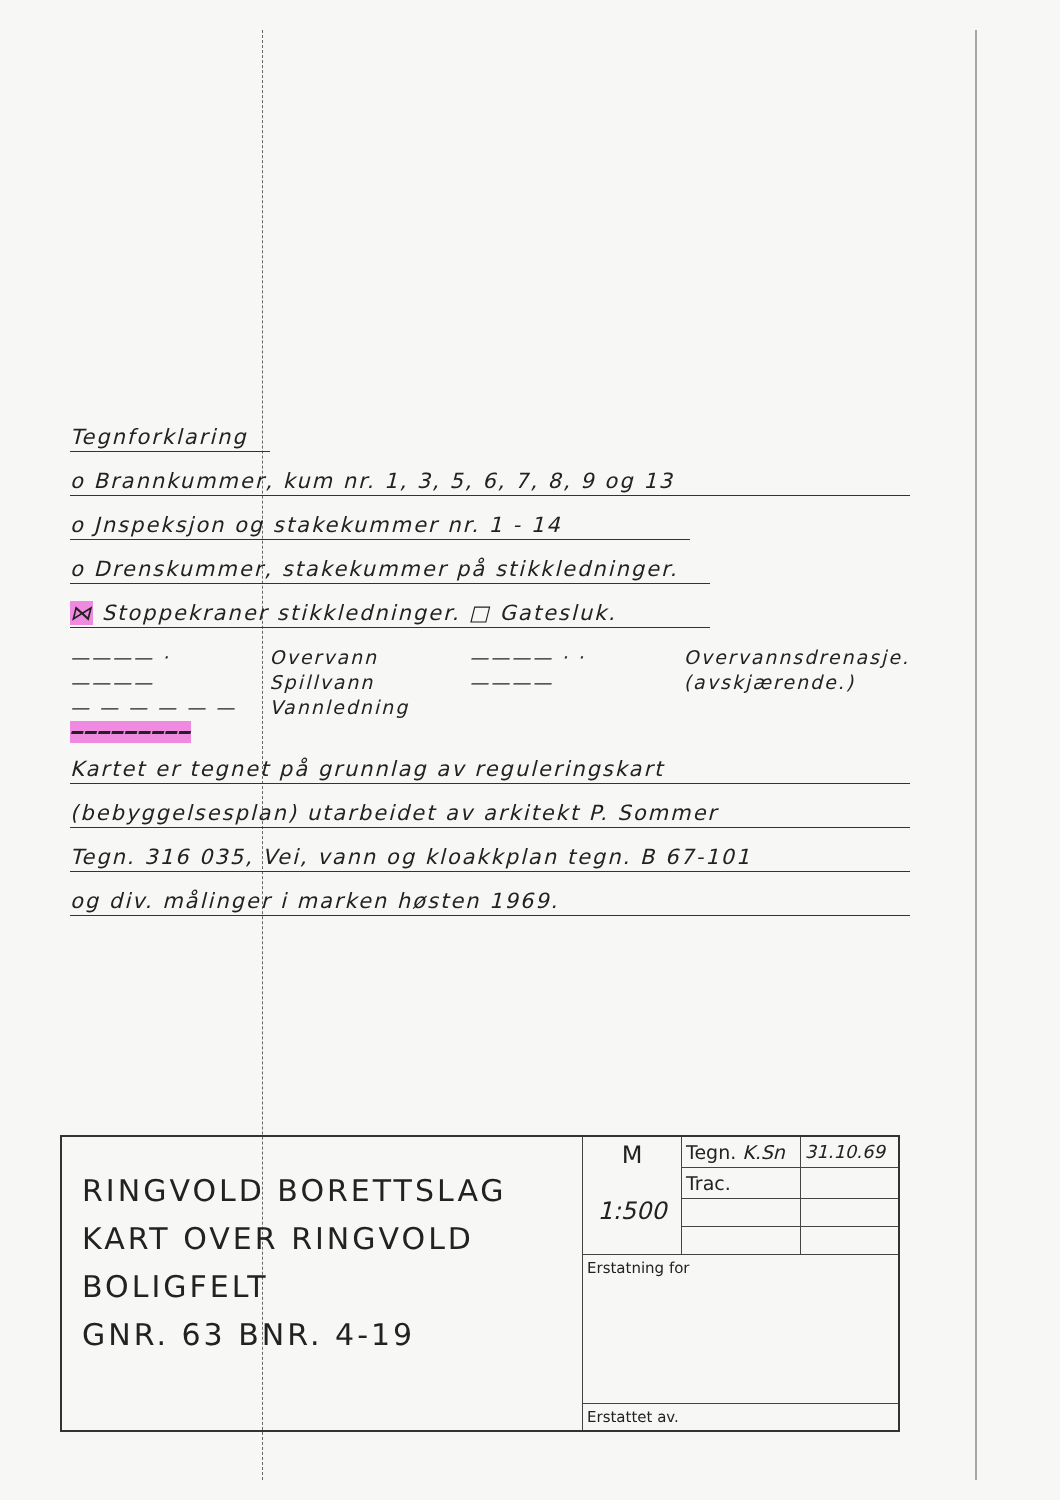Tegnforklaring
o Brannkummer, kum nr. 1, 3, 5, 6, 7, 8, 9 og 13
o Jnspeksjon og stakekummer nr. 1 - 14
o Drenskummer, stakekummer på stikkledninger.
⋈ Stoppekraner stikkledninger. □ Gatesluk.
———— · ————
— — — — — —
━━━━━━━━━
Overvann
Spillvann
Vannledning
———— · · ———— Overvannsdrenasje.
(avskjærende.)
Kartet er tegnet på grunnlag av reguleringskart
(bebyggelsesplan) utarbeidet av arkitekt P. Sommer
Tegn. 316 035, Vei, vann og kloakkplan tegn. B 67-101
og div. målinger i marken høsten 1969.
| RINGVOLD BORETTSLAG KART OVER RINGVOLD BOLIGFELT GNR. 63 BNR. 4-19 | M 1:500 | Tegn. K.Sn | 31.10.69 |
| | | Trac. | |
| | Erstatning for | | |
| | Erstattet av. | | |